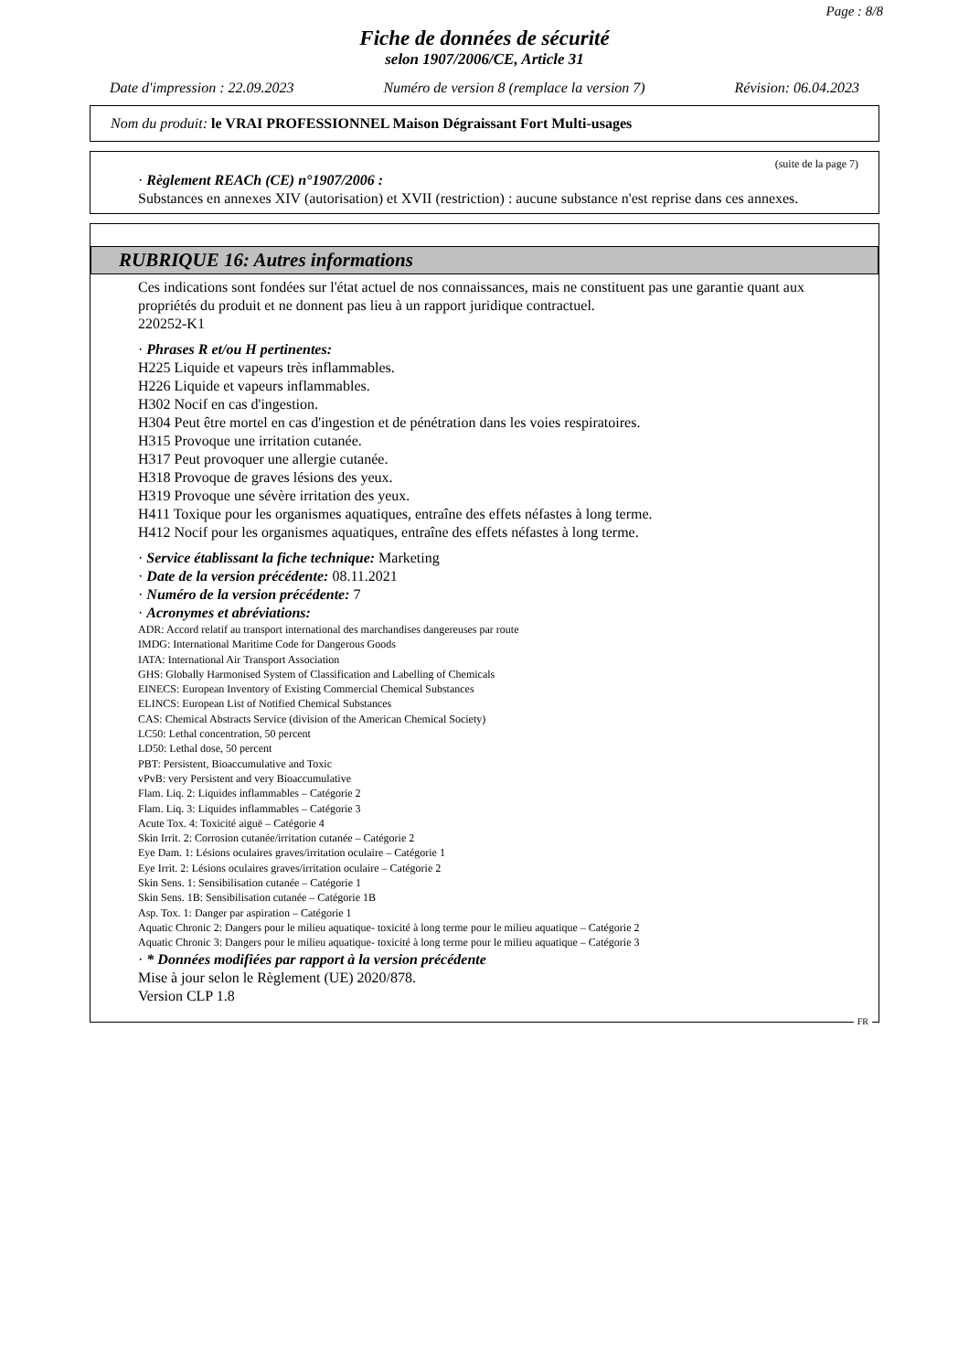Page : 8/8
Fiche de données de sécurité
selon 1907/2006/CE, Article 31
Date d'impression : 22.09.2023 Numéro de version 8 (remplace la version 7) Révision: 06.04.2023
Nom du produit: le VRAI PROFESSIONNEL Maison Dégraissant Fort Multi-usages
(suite de la page 7)
· Règlement REACh (CE) n°1907/2006 :
Substances en annexes XIV (autorisation) et XVII (restriction) : aucune substance n'est reprise dans ces annexes.
RUBRIQUE 16: Autres informations
Ces indications sont fondées sur l'état actuel de nos connaissances, mais ne constituent pas une garantie quant aux propriétés du produit et ne donnent pas lieu à un rapport juridique contractuel.
220252-K1
· Phrases R et/ou H pertinentes:
H225 Liquide et vapeurs très inflammables.
H226 Liquide et vapeurs inflammables.
H302 Nocif en cas d'ingestion.
H304 Peut être mortel en cas d'ingestion et de pénétration dans les voies respiratoires.
H315 Provoque une irritation cutanée.
H317 Peut provoquer une allergie cutanée.
H318 Provoque de graves lésions des yeux.
H319 Provoque une sévère irritation des yeux.
H411 Toxique pour les organismes aquatiques, entraîne des effets néfastes à long terme.
H412 Nocif pour les organismes aquatiques, entraîne des effets néfastes à long terme.
· Service établissant la fiche technique: Marketing
· Date de la version précédente: 08.11.2021
· Numéro de la version précédente: 7
· Acronymes et abréviations:
ADR: Accord relatif au transport international des marchandises dangereuses par route
IMDG: International Maritime Code for Dangerous Goods
IATA: International Air Transport Association
GHS: Globally Harmonised System of Classification and Labelling of Chemicals
EINECS: European Inventory of Existing Commercial Chemical Substances
ELINCS: European List of Notified Chemical Substances
CAS: Chemical Abstracts Service (division of the American Chemical Society)
LC50: Lethal concentration, 50 percent
LD50: Lethal dose, 50 percent
PBT: Persistent, Bioaccumulative and Toxic
vPvB: very Persistent and very Bioaccumulative
Flam. Liq. 2: Liquides inflammables – Catégorie 2
Flam. Liq. 3: Liquides inflammables – Catégorie 3
Acute Tox. 4: Toxicité aiguë – Catégorie 4
Skin Irrit. 2: Corrosion cutanée/irritation cutanée – Catégorie 2
Eye Dam. 1: Lésions oculaires graves/irritation oculaire – Catégorie 1
Eye Irrit. 2: Lésions oculaires graves/irritation oculaire – Catégorie 2
Skin Sens. 1: Sensibilisation cutanée – Catégorie 1
Skin Sens. 1B: Sensibilisation cutanée – Catégorie 1B
Asp. Tox. 1: Danger par aspiration – Catégorie 1
Aquatic Chronic 2: Dangers pour le milieu aquatique- toxicité à long terme pour le milieu aquatique – Catégorie 2
Aquatic Chronic 3: Dangers pour le milieu aquatique- toxicité à long terme pour le milieu aquatique – Catégorie 3
· * Données modifiées par rapport à la version précédente
Mise à jour selon le Règlement (UE) 2020/878.
Version CLP 1.8
FR